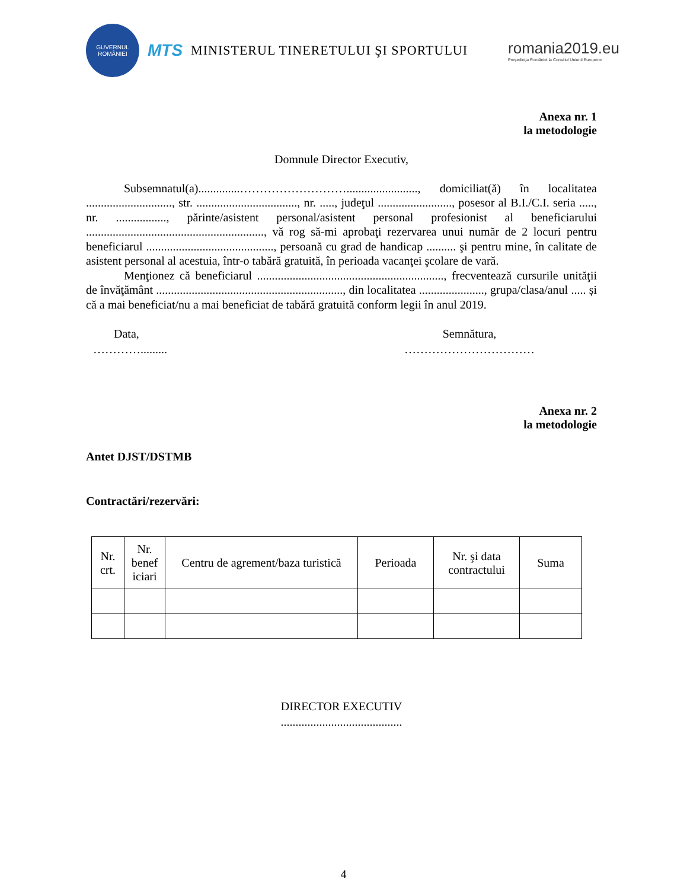GUVERNUL
ROMÂNIEI
MTS MINISTERUL TINERETULUI ŞI SPORTULUI
romania2019.eu
Preşedinţia României la Consiliul Uniunii Europene
Anexa nr. 1
la metodologie
Domnule Director Executiv,
Subsemnatul(a)..............………………………........................, domiciliat(ă) în localitatea ............................., str. .................................., nr. ....., judeţul ........................., posesor al B.I./C.I. seria ....., nr. ................., părinte/asistent personal/asistent personal profesionist al beneficiarului ............................................................, vă rog să-mi aprobaţi rezervarea unui număr de 2 locuri pentru beneficiarul ..........................................., persoană cu grad de handicap .......... şi pentru mine, în calitate de asistent personal al acestuia, într-o tabără gratuită, în perioada vacanţei şcolare de vară.
Menţionez că beneficiarul ..............................................................., frecventează cursurile unităţii de învăţământ ..............................................................., din localitatea ......................, grupa/clasa/anul ..... și că a mai beneficiat/nu a mai beneficiat de tabără gratuită conform legii în anul 2019.
Data,
………….........
Semnătura,
……………………………
Anexa nr. 2
la metodologie
Antet DJST/DSTMB
Contractări/rezervări:
| Nr. crt. | Nr. benef iciari | Centru de agrement/baza turistică | Perioada | Nr. şi data contractului | Suma |
| --- | --- | --- | --- | --- | --- |
DIRECTOR EXECUTIV
.........................................
4